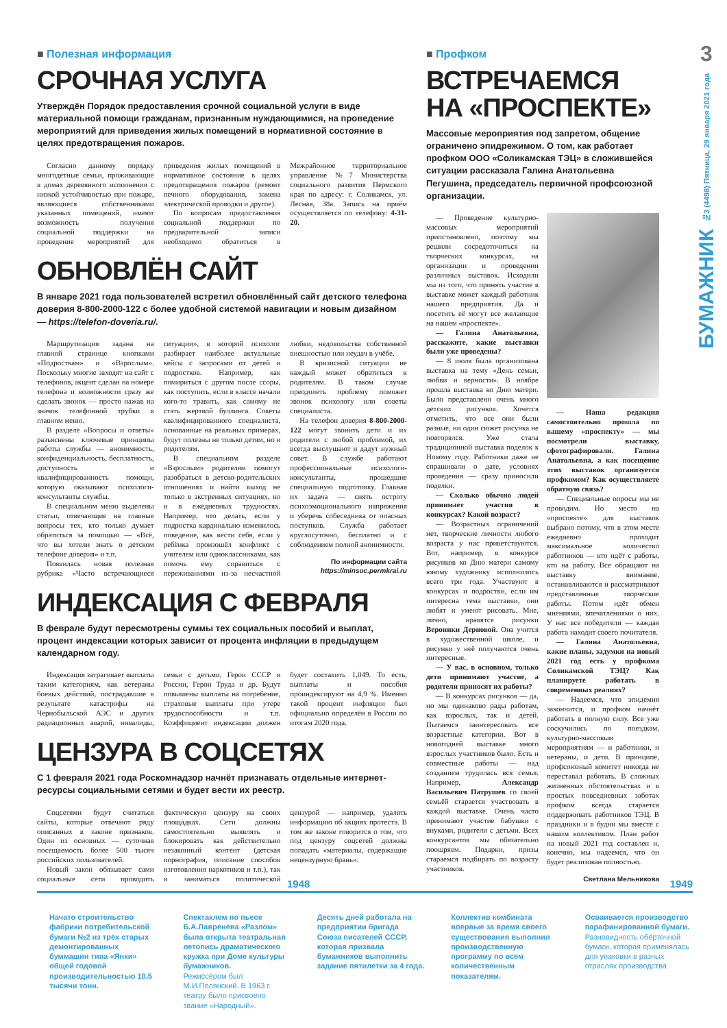3
№3 (4498) Пятница, 29 января 2021 года
БУМАЖНИК
■ Полезная информация
СРОЧНАЯ УСЛУГА
Утверждён Порядок предоставления срочной социальной услуги в виде материальной помощи гражданам, признанным нуждающимися, на проведение мероприятий для приведения жилых помещений в нормативной состояние в целях предотвращения пожаров.
Согласно данному порядку многодетные семьи, проживающие в домах деревянного исполнения с низкой устойчивостью при пожаре, являющиеся собственниками указанных помещений, имеют возможность получения социальной поддержки на проведение мероприятий для приведения жилых помещений в нормативное состояние в целях предотвращения пожаров (ремонт печного оборудования, замена электрической проводки и другое).
По вопросам предоставления социальной поддержки по предварительной записи необходимо обратиться в Межрайонное территориальное управление №7 Министерства социального развития Пермского края по адресу: г. Соликамск, ул. Лесная, 38а. Запись на приём осуществляется по телефону: 4-31-20.
ОБНОВЛЁН САЙТ
В январе 2021 года пользователей встретил обновлённый сайт детского телефона доверия 8-800-2000-122 с более удобной системой навигации и новым дизайном — https://telefon-doveria.ru/.
Маршрутизация задана на главной странице кнопками «Подросткам» и «Взрослым». Поскольку многие заходят на сайт с телефонов, акцент сделан на номере телефона и возможности сразу же сделать звонок — просто нажав на значок телефонной трубки в главном меню.
В разделе «Вопросы и ответы» разъяснены ключевые принципы работы службы — анонимность, конфиденциальность, бесплатность, доступность и квалифицированность помощи, которую оказывают психологи-консультанты службы.
В специальном меню выделены статьи, отвечающие на главные вопросы тех, кто только думает обратиться за помощью — «Всё, что вы хотели знать о детском телефоне доверия» и т.п.
Появилась новая полезная рубрика «Часто встречающиеся ситуации», в которой психолог разбирает наиболее актуальные кейсы с запросами от детей и подростков. Например, как помириться с другом после ссоры, как поступить, если в классе начали кого-то травить, как самому не стать жертвой буллинга. Советы квалифицированного специалиста, основанные на реальных примерах, будут полезны не только детям, но и родителям.
В специальном разделе «Взрослым» родителям помогут разобраться в детско-родительских отношениях и найти выход не только в экстренных ситуациях, но и в ежедневных трудностях. Например, что делать, если у подростка кардинально изменилось поведение, как вести себя, если у ребёнка произошёл конфликт с учителем или одноклассниками, как помочь ему справиться с переживаниями из-за несчастной любви, недовольства собственной внешностью или неудач в учёбе.
В кризисной ситуации не каждый может обратиться к родителям. В таком случае преодолеть проблему поможет звонок психологу или советы специалиста.
На телефон доверия 8-800-2000-122 могут звонить дети и их родители с любой проблемой, их всегда выслушают и дадут нужный совет. В службе работают профессиональные психологи-консультанты, прошедшие специальную подготовку. Главная их задача — снять остроту психоэмоционального напряжения и уберечь собеседника от опасных поступков. Служба работает круглосуточно, бесплатно и с соблюдением полной анонимности.
По информации сайта
https://minsoc.permkrai.ru
ИНДЕКСАЦИЯ С ФЕВРАЛЯ
В феврале будут пересмотрены суммы тех социальных пособий и выплат, процент индексации которых зависит от процента инфляции в предыдущем календарном году.
Индексация затрагивает выплаты таким категориям, как ветераны боевых действий, пострадавшие в результате катастрофы на Чернобыльской АЭС и других радиационных аварий, инвалиды, семьи с детьми, Герои СССР и России, Герои Труда и др. Будут повышены выплаты на погребение, страховые выплаты при утере трудоспособности и т.п. Коэффициент индексации должен будет составить 1,049. То есть, выплаты и пособия проиндексируют на 4,9 %. Именно такой процент инфляции был официально определён в России по итогам 2020 года.
ЦЕНЗУРА В СОЦСЕТЯХ
С 1 февраля 2021 года Роскомнадзор начнёт признавать отдельные интернет-ресурсы социальными сетями и будет вести их реестр.
Соцсетями будут считаться сайты, которые отвечают ряду описанных в законе признаков. Один из основных — суточная посещаемость более 500 тысяч российских пользователей.
Новый закон обязывает сами социальные сети проводить фактическую цензуру на своих площадках. Сети должны самостоятельно выявлять и блокировать как действительно незаконный контент (детская порнография, описание способов изготовления наркотиков и т.п.), так и заниматься политической цензурой — например, удалять информацию об акциях протеста. В том же законе говорится о том, что под цензуру соцсетей должны попадать «материалы, содержащие нецензурную брань».
■ Профком
ВСТРЕЧАЕМСЯ НА «ПРОСПЕКТЕ»
Массовые мероприятия под запретом, общение ограничено эпидрежимом. О том, как работает профком ООО «Соликамская ТЭЦ» в сложившейся ситуации рассказала Галина Анатольевна Пегушина, председатель первичной профсоюзной организации.
— Проведение культурно-массовых мероприятий приостановлено, поэтому мы решили сосредоточиться на творческих конкурсах, на организации и проведении различных выставок. Исходили мы из того, что принять участие в выставке может каждый работник нашего предприятия. Да и посетить её могут все желающие на нашем «проспекте».
— Галина Анатольевна, расскажите, какие выставки были уже проведены?
— 8 июля была организована выставка на тему «День семьи, любви и верности». В ноябре прошла выставка ко Дню матери. Было представлено очень много детских рисунков. Хочется отметить, что все они были разные, ни один сюжет рисунка не повторялся. Уже стала традиционной выставка поделок к Новому году. Работники даже не спрашивали о дате, условиях проведения — сразу приносили поделки.
— Сколько обычно людей принимает участия в конкурсах? Какой возраст?
— Возрастных ограничений нет, творческие личности любого возраста у нас приветствуются. Вот, например, в конкурсе рисунков ко Дню матери самому юному художнику исполнилось всего три года. Участвуют в конкурсах и подростки, если им интересна тема выставки, они любят и умеют рисовать. Мне, лично, нравятся рисунки Вероники Дерновой. Она учится в художественной школе, и рисунки у неё получаются очень интересные.
— У вас, в основном, только дети принимают участие, а родители приносят их работы?
— В конкурсах рисунков — да, но мы одинаково рады работам, как взрослых, так и детей. Пытаемся заинтересовать все возрастные категории. Вот в новогодней выставке много взрослых участников было. Есть и совместные работы — над созданием трудилась вся семья. Например, Александр Васильевич Патрушев со своей семьёй старается участвовать в каждой выставке. Очень часто принимают участие бабушки с внуками, родители с детьми. Всех конкурсантов мы обязательно поощряем. Подарки, призы стараемся подбирать по возрасту участников.
— Наша редакция самостоятельно прошла по вашему «проспекту» — мы посмотрели выставку, сфотографировали. Галина Анатольевна, а как посещение этих выставок организуется профкомом? Как осуществляете обратную связь?
— Специальные опросы мы не проводим. Но место на «проспекте» для выставок выбрано потому, что в этом месте ежедневно проходит максимальное количество работников — кто идёт с работы, кто на работу. Все обращают на выставку внимание, останавливаются и рассматривают представленные творческие работы. Потом идёт обмен мнениями, впечатлениями о них. У нас все победители — каждая работа находит своего почитателя.
— Галина Анатольевна, какие планы, задумки на новый 2021 год есть у профкома Соликамской ТЭЦ? Как планируете работать в современных реалиях?
— Надеемся, что эпидемия закончится, и профком начнёт работать в полную силу. Все уже соскучились по поездкам, культурно-массовым мероприятиям — и работники, и ветераны, и дети. В принципе, профсоюзный комитет никогда не переставал работать. В сложных жизненных обстоятельствах и в простых повседневных заботах профком всегда старается поддерживать работников ТЭЦ. В праздники и в будни мы вместе с нашим коллективом. План работ на новый 2021 год составлен и, конечно, мы надеемся, что он будет реализован полностью.
Светлана Мельникова
1948 1949
Начато строительство фабрики потребительской бумаги №2 из трёх старых демонтированных буммашин типа «Янки» общей годовой производительностью 10,5 тысячи тонн.
Спектаклем по пьесе Б.А.Лавренёва «Разлом» была открыта театральная летопись драматического кружка при Доме культуры бумажников.
Режиссёром был М.И.Полянский. В 1963 г. театру было присвоено звание «Народный».
Десять дней работала на предприятии бригада Союза писателей СССР, которая призвала бумажников выполнить задание пятилетки за 4 года.
Коллектив комбината впервые за время своего существования выполнил производственную программу по всем количественным показателям.
Осваивается производство парафинированной бумаги.
Разновидность обёрточной бумаги, которая применялась для упаковки в разных отраслях производства